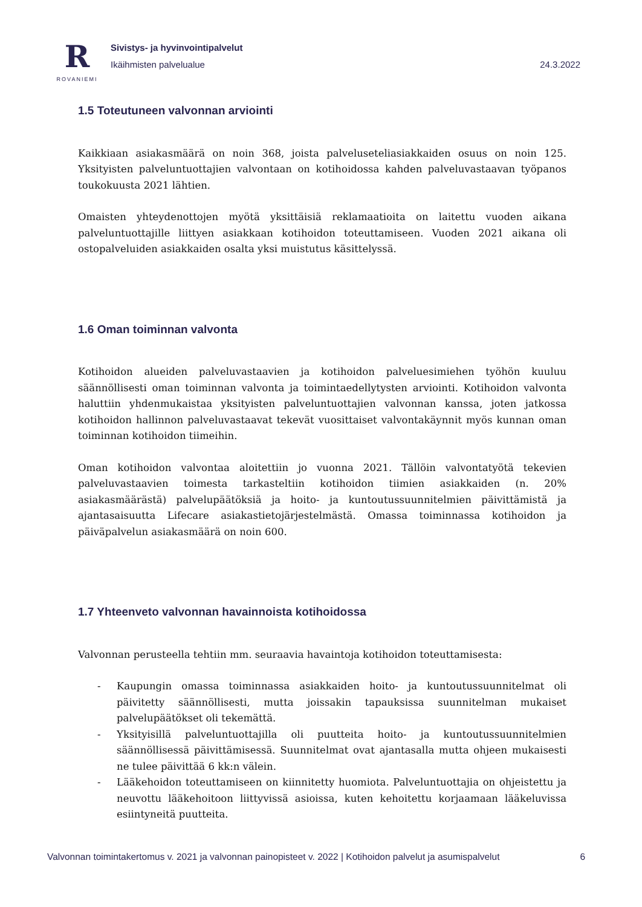R
ROVANIEMI
Sivistys- ja hyvinvointipalvelut
Ikäihmisten palvelualue 24.3.2022
1.5 Toteutuneen valvonnan arviointi
Kaikkiaan asiakasmäärä on noin 368, joista palveluseteliasiakkaiden osuus on noin 125. Yksityisten palveluntuottajien valvontaan on kotihoidossa kahden palveluvastaavan työpanos toukokuusta 2021 lähtien.
Omaisten yhteydenottojen myötä yksittäisiä reklamaatioita on laitettu vuoden aikana palveluntuottajille liittyen asiakkaan kotihoidon toteuttamiseen. Vuoden 2021 aikana oli ostopalveluiden asiakkaiden osalta yksi muistutus käsittelyssä.
1.6 Oman toiminnan valvonta
Kotihoidon alueiden palveluvastaavien ja kotihoidon palveluesimiehen työhön kuuluu säännöllisesti oman toiminnan valvonta ja toimintaedellytysten arviointi. Kotihoidon valvonta haluttiin yhdenmukaistaa yksityisten palveluntuottajien valvonnan kanssa, joten jatkossa kotihoidon hallinnon palveluvastaavat tekevät vuosittaiset valvontakäynnit myös kunnan oman toiminnan kotihoidon tiimeihin.
Oman kotihoidon valvontaa aloitettiin jo vuonna 2021. Tällöin valvontatyötä tekevien palveluvastaavien toimesta tarkasteltiin kotihoidon tiimien asiakkaiden (n. 20% asiakasmäärästä) palvelupäätöksiä ja hoito- ja kuntoutussuunnitelmien päivittämistä ja ajantasaisuutta Lifecare asiakastietojärjestelmästä. Omassa toiminnassa kotihoidon ja päiväpalvelun asiakasmäärä on noin 600.
1.7 Yhteenveto valvonnan havainnoista kotihoidossa
Valvonnan perusteella tehtiin mm. seuraavia havaintoja kotihoidon toteuttamisesta:
- Kaupungin omassa toiminnassa asiakkaiden hoito- ja kuntoutussuunnitelmat oli päivitetty säännöllisesti, mutta joissakin tapauksissa suunnitelman mukaiset palvelupäätökset oli tekemättä.
- Yksityisillä palveluntuottajilla oli puutteita hoito- ja kuntoutussuunnitelmien säännöllisessä päivittämisessä. Suunnitelmat ovat ajantasalla mutta ohjeen mukaisesti ne tulee päivittää 6 kk:n välein.
- Lääkehoidon toteuttamiseen on kiinnitetty huomiota. Palveluntuottajia on ohjeistettu ja neuvottu lääkehoitoon liittyvissä asioissa, kuten kehoitettu korjaamaan lääkeluvissa esiintyneitä puutteita.
Valvonnan toimintakertomus v. 2021 ja valvonnan painopisteet v. 2022 | Kotihoidon palvelut ja asumispalvelut 6